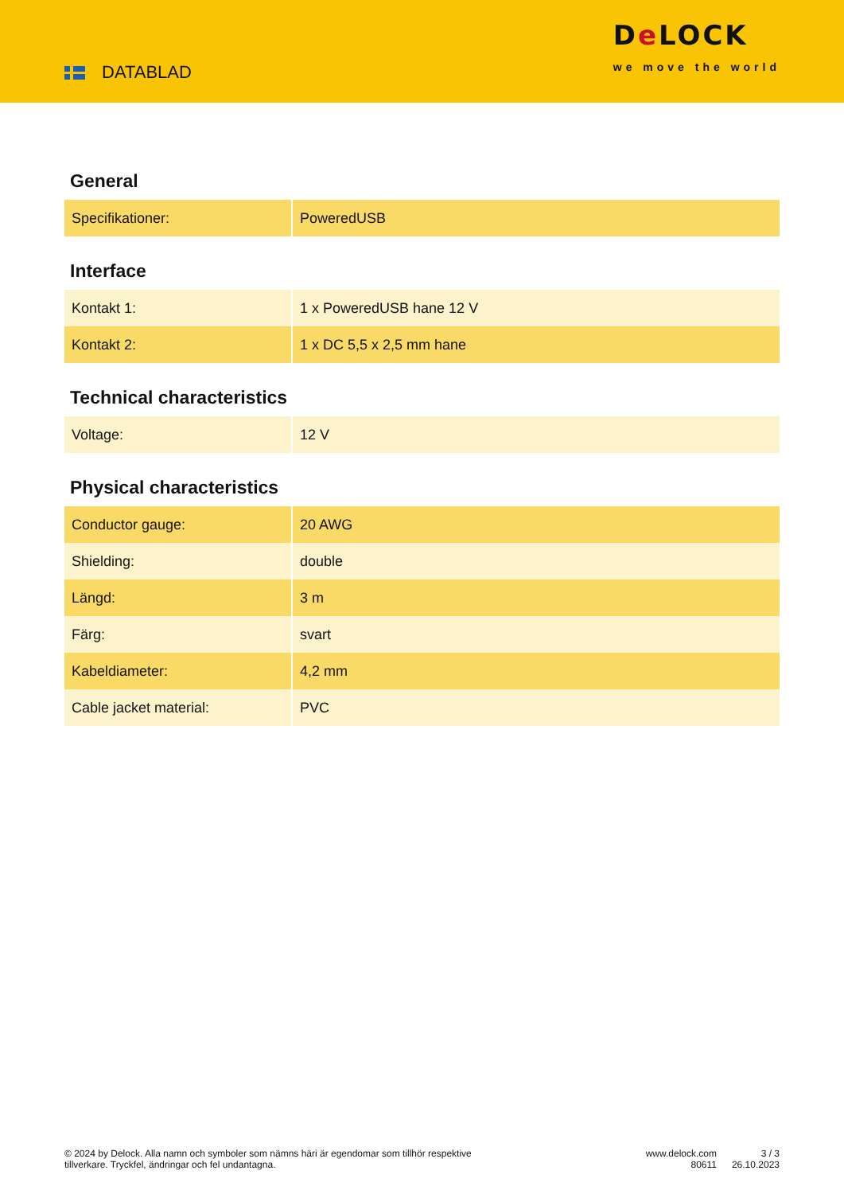DATABLAD
De LOCK
we move the world
General
| Specifikationer: | PoweredUSB |
Interface
| Kontakt 1: | 1 x PoweredUSB hane 12 V |
| Kontakt 2: | 1 x DC 5,5 x 2,5 mm hane |
Technical characteristics
| Voltage: | 12 V |
Physical characteristics
| Conductor gauge: | 20 AWG |
| Shielding: | double |
| Längd: | 3 m |
| Färg: | svart |
| Kabeldiameter: | 4,2 mm |
| Cable jacket material: | PVC |
© 2024 by Delock. Alla namn och symboler som nämns häri är egendomar som tillhör respektive tillverkare. Tryckfel, ändringar och fel undantagna.
www.delock.com
80611
3 / 3
26.10.2023